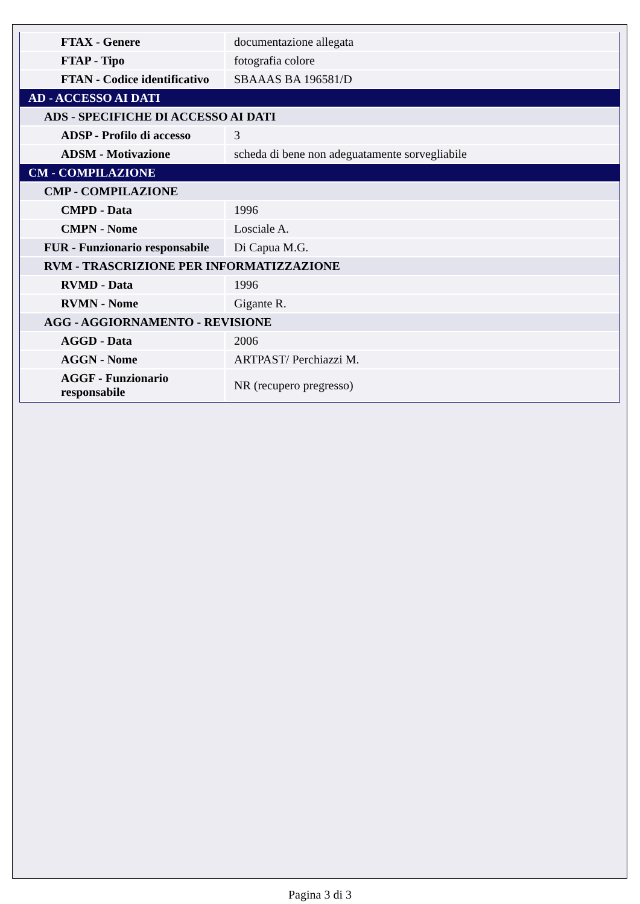| FTAX - Genere | documentazione allegata |
| FTAP - Tipo | fotografia colore |
| FTAN - Codice identificativo | SBAAAS BA 196581/D |
| AD - ACCESSO AI DATI | |
| ADS - SPECIFICHE DI ACCESSO AI DATI | |
| ADSP - Profilo di accesso | 3 |
| ADSM - Motivazione | scheda di bene non adeguatamente sorvegliabile |
| CM - COMPILAZIONE | |
| CMP - COMPILAZIONE | |
| CMPD - Data | 1996 |
| CMPN - Nome | Losciale A. |
| FUR - Funzionario responsabile | Di Capua M.G. |
| RVM - TRASCRIZIONE PER INFORMATIZZAZIONE | |
| RVMD - Data | 1996 |
| RVMN - Nome | Gigante R. |
| AGG - AGGIORNAMENTO - REVISIONE | |
| AGGD - Data | 2006 |
| AGGN - Nome | ARTPAST/ Perchiazzi M. |
| AGGF - Funzionario responsabile | NR (recupero pregresso) |
Pagina 3 di 3